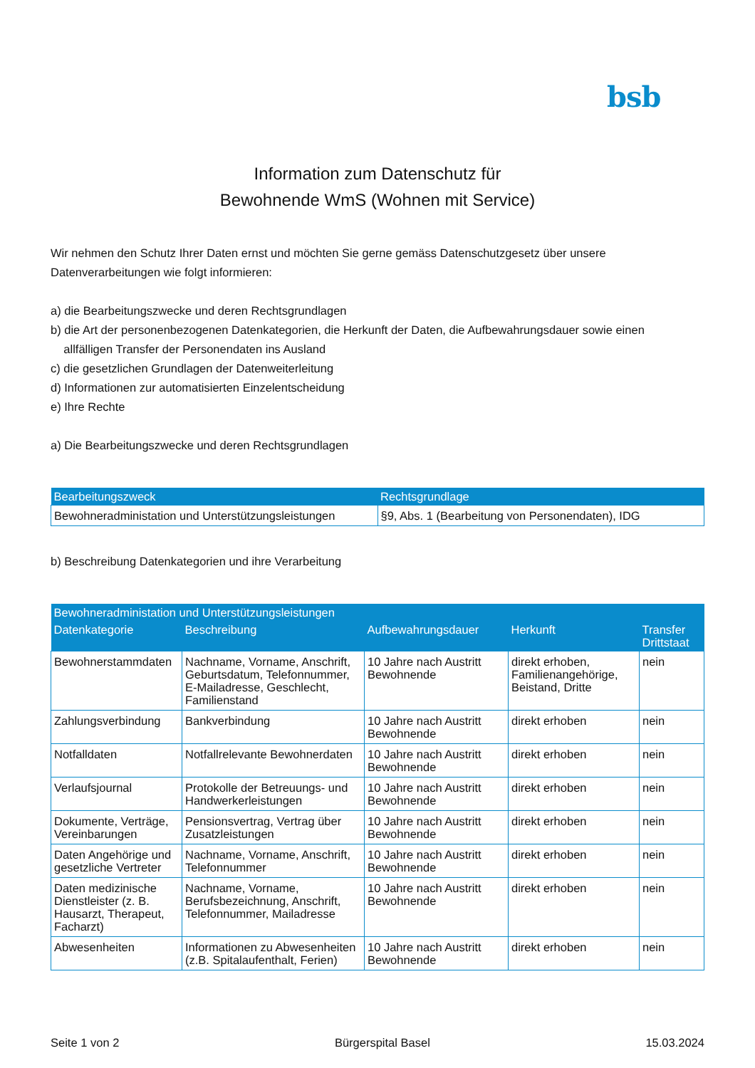bsb
Information zum Datenschutz für
Bewohnende WmS (Wohnen mit Service)
Wir nehmen den Schutz Ihrer Daten ernst und möchten Sie gerne gemäss Datenschutzgesetz über unsere Datenverarbeitungen wie folgt informieren:
a) die Bearbeitungszwecke und deren Rechtsgrundlagen
b) die Art der personenbezogenen Datenkategorien, die Herkunft der Daten, die Aufbewahrungsdauer sowie einen
allfälligen Transfer der Personendaten ins Ausland
c) die gesetzlichen Grundlagen der Datenweiterleitung
d) Informationen zur automatisierten Einzelentscheidung
e) Ihre Rechte
a) Die Bearbeitungszwecke und deren Rechtsgrundlagen
| Bearbeitungszweck | Rechtsgrundlage |
| --- | --- |
| Bewohneradministation und Unterstützungsleistungen | §9, Abs. 1 (Bearbeitung von Personendaten), IDG |
b) Beschreibung Datenkategorien und ihre Verarbeitung
| Bewohneradministation und Unterstützungsleistungen | | | | |
| --- | --- | --- | --- | --- |
| Datenkategorie | Beschreibung | Aufbewahrungsdauer | Herkunft | Transfer Drittstaat |
| Bewohnerstammdaten | Nachname, Vorname, Anschrift, Geburtsdatum, Telefonnummer, E-Mailadresse, Geschlecht, Familienstand | 10 Jahre nach Austritt Bewohnende | direkt erhoben, Familienangehörige, Beistand, Dritte | nein |
| Zahlungsverbindung | Bankverbindung | 10 Jahre nach Austritt Bewohnende | direkt erhoben | nein |
| Notfalldaten | Notfallrelevante Bewohnerdaten | 10 Jahre nach Austritt Bewohnende | direkt erhoben | nein |
| Verlaufsjournal | Protokolle der Betreuungs- und Handwerkerleistungen | 10 Jahre nach Austritt Bewohnende | direkt erhoben | nein |
| Dokumente, Verträge, Vereinbarungen | Pensionsvertrag, Vertrag über Zusatzleistungen | 10 Jahre nach Austritt Bewohnende | direkt erhoben | nein |
| Daten Angehörige und gesetzliche Vertreter | Nachname, Vorname, Anschrift, Telefonnummer | 10 Jahre nach Austritt Bewohnende | direkt erhoben | nein |
| Daten medizinische Dienstleister (z. B. Hausarzt, Therapeut, Facharzt) | Nachname, Vorname, Berufsbezeichnung, Anschrift, Telefonnummer, Mailadresse | 10 Jahre nach Austritt Bewohnende | direkt erhoben | nein |
| Abwesenheiten | Informationen zu Abwesenheiten (z.B. Spitalaufenthalt, Ferien) | 10 Jahre nach Austritt Bewohnende | direkt erhoben | nein |
Seite 1 von 2 Bürgerspital Basel 15.03.2024